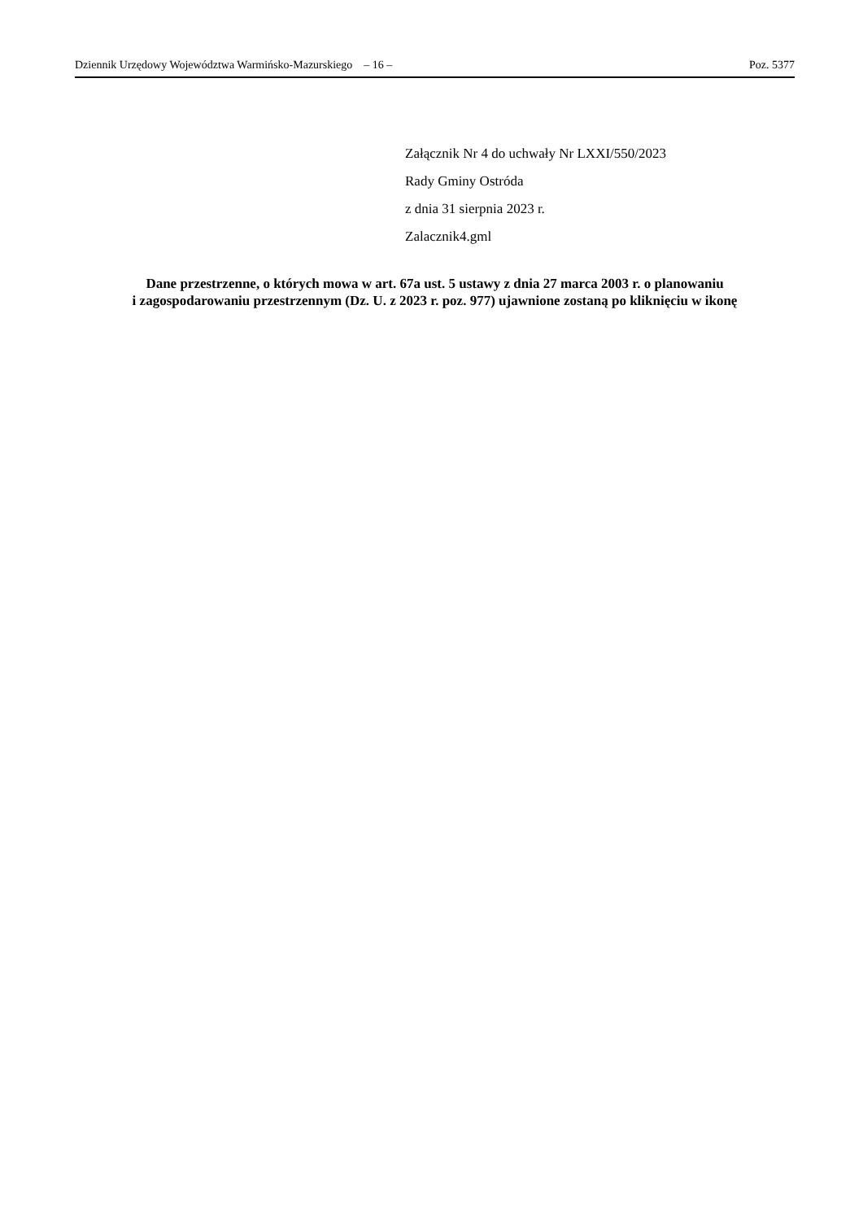Dziennik Urzędowy Województwa Warmińsko-Mazurskiego – 16 – Poz. 5377
Załącznik Nr 4 do uchwały Nr LXXI/550/2023
Rady Gminy Ostróda
z dnia 31 sierpnia 2023 r.
Zalacznik4.gml
Dane przestrzenne, o których mowa w art. 67a ust. 5 ustawy z dnia 27 marca 2003 r. o planowaniu
i zagospodarowaniu przestrzennym (Dz. U. z 2023 r. poz. 977) ujawnione zostaną po kliknięciu w ikonę